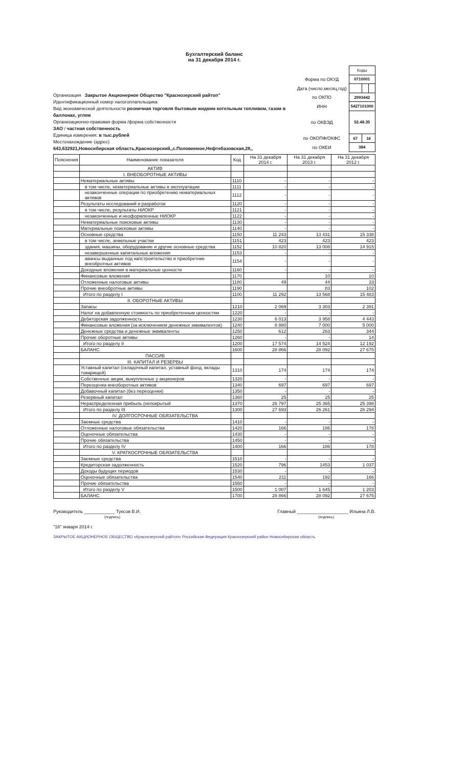Бухгалтерский баланс
на 31 декабря 2014 г.
Организация Закрытое Акционерное Общество "Краснозерский райтоп"
Идентификационный номер налогоплательщика
Вид экономической деятельности розничная торговля бытовым жидким котельным топливом, газом в баллонах, углем
Организационно-правовая форма /форма собственности
ЗАО / частная собственность
Единица измерения: в тыс.рублей
Местонахождение (адрес)
643,632921,Новосибирская область,Краснозерский,,с.Половинное,Нефтебазовская,28,,
| | Коды | | |
| Форма по ОКУД | 0710001 | | |
| Дата (число,месяц,год) | | | |
| по ОКПО | 2993442 | | |
| ИНН | 5427101000 | | |
| по ОКВЭД | 52.48.35 | | |
| по ОКОПФ/ОКФС | 67 | 16 | |
| по ОКЕИ | 384 | | |
| Пояснения | Наименование показателя | Код | На 31 декабря 2014 г. | На 31 декабря 2013 г. | На 31 декабря 2012 г. |
| --- | --- | --- | --- | --- | --- |
| | АКТИВ | | | | |
| | I. ВНЕОБОРОТНЫЕ АКТИВЫ | | | | |
| | Нематериальные активы | 1110 | - | - | - |
| | в том числе, нематериальные активы в эксплуатации | 1111 | - | - | - |
| | незаконченные операции по приобретению нематериальных активов | 1112 | - | - | - |
| | Результаты исследований и разработок | 1120 | - | - | - |
| | в том числе, результаты НИОКР | 1121 | - | - | - |
| | незаконченные и неоформленные НИОКР | 1122 | - | - | - |
| | Нематериальные поисковые активы | 1130 | - | - | - |
| | Материальные поисковые активы | 1140 | - | - | - |
| | Основные средства | 1150 | 11 243 | 13 431 | 15 338 |
| | в том числе, земельные участки | 1151 | 423 | 423 | 423 |
| | здания, машины, оборудование и другие основные средства | 1152 | 10 820 | 13 008 | 14 915 |
| | незавершенные капитальные вложения | 1153 | - | - | - |
| | авансы выданные под капстроительство и приобретние внеобротных активов | 1154 | - | - | - |
| | Доходные вложения в материальные ценности | 1160 | - | - | - |
| | Финансовые вложения | 1170 | | 10 | 10 |
| | Отложенные налоговые активы | 1180 | 49 | 44 | 33 |
| | Прочие внеобротные активы | 1190 | | 83 | 102 |
| | Итого по разделу I | 1100 | 11 292 | 13 568 | 15 483 |
| | II. ОБОРОТНЫЕ АКТИВЫ | | | | |
| | Запасы | 1210 | 2 069 | 3 303 | 2 391 |
| | Налог на добавленную стоимость по приобретенным ценностям | 1220 | - | - | - |
| | Дебиторская задолженность | 1230 | 6 013 | 3 958 | 4 443 |
| | Финансовые вложения (за исключением денежных эквивалентов) | 1240 | 8 880 | 7 000 | 5 000 |
| | Денежные средства и денежные эквиваленты | 1250 | 612 | 263 | 344 |
| | Прочие оборотные активы | 1260 | - | - | 14 |
| | Итого по разделу II | 1200 | 17 574 | 14 524 | 12 192 |
| | БАЛАНС | 1600 | 28 866 | 28 092 | 27 675 |
| | ПАССИВ | | | | |
| | III. КАПИТАЛ И РЕЗЕРВЫ | | | | |
| | Уставный капитал (складочный капитал, уставный фонд, вклады товарищей) | 1310 | 174 | 174 | 174 |
| | Собственные акции, выкупленные у акционеров | 1320 | - | - | - |
| | Переоценка внеоборотных активов | 1340 | 697 | 697 | 697 |
| | Добавочный капитал (без переоценки) | 1350 | - | - | - |
| | Резервный капитал | 1360 | 25 | 25 | 25 |
| | Нераспределенная прибыль (непокрытый | 1370 | 26 797 | 25 365 | 25 398 |
| | Итого по разделу III | 1300 | 27 693 | 26 261 | 26 294 |
| | IV. ДОЛГОСРОЧНЫЕ ОБЯЗАТЕЛЬСТВА | | | | |
| | Заемные средства | 1410 | - | - | - |
| | Отложенные налоговые обязательства | 1420 | 166 | 186 | 178 |
| | Оценочные обязательства | 1430 | - | - | - |
| | Прочие обязательства | 1450 | - | - | - |
| | Итого по разделу IV | 1400 | 166 | 186 | 178 |
| | V. КРАТКОСРОЧНЫЕ ОБЯЗАТЕЛЬСТВА | | | | |
| | Заемные средства | 1510 | - | - | - |
| | Кредиторская задолженность | 1520 | 796 | 1453 | 1 037 |
| | Доходы будущих периодов | 1530 | - | - | - |
| | Оценочные обязательства | 1540 | 211 | 192 | 166 |
| | Прочие обязательства | 1550 | - | - | - |
| | Итого по разделу V | 1500 | 1 007 | 1 645 | 1 203 |
| | БАЛАНС | 1700 | 28 866 | 28 092 | 27 675 |
Руководитель ____________ Туксов В.И.
(подпись)
"16" января 2014 г.
Главный ____________________ Ильина Л.В.
(подпись)
ЗАКРЫТОЕ АКЦИОНЕРНОЕ ОБЩЕСТВО «Краснозерский райтоп» Российская Федерация Краснозерский район Новосибирская область